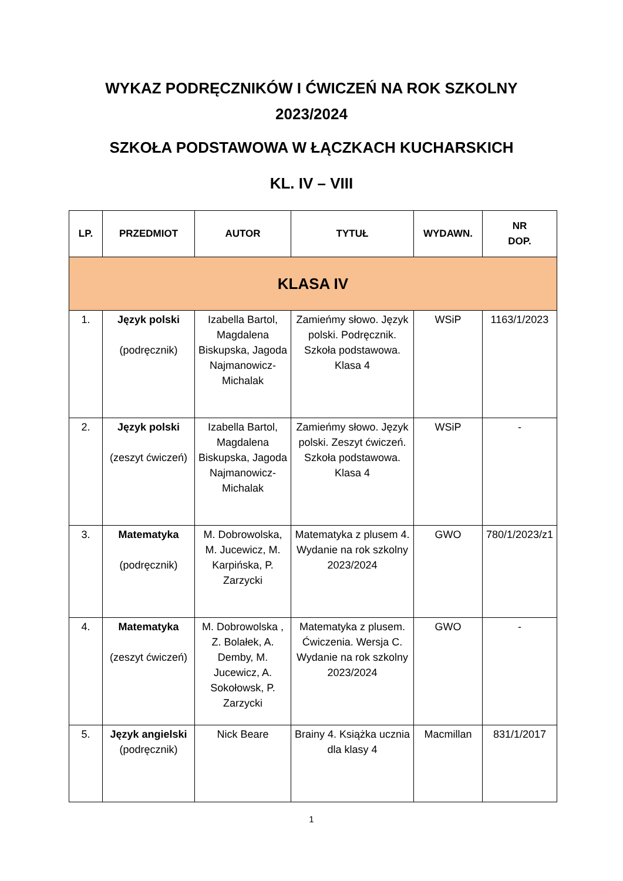WYKAZ PODRĘCZNIKÓW I ĆWICZEŃ NA ROK SZKOLNY
2023/2024
SZKOŁA PODSTAWOWA W ŁĄCZKACH KUCHARSKICH
KL. IV – VIII
| LP. | PRZEDMIOT | AUTOR | TYTUŁ | WYDAWN. | NR DOP. |
| --- | --- | --- | --- | --- | --- |
| KLASA IV | | | | | |
| 1. | Język polski (podręcznik) | Izabella Bartol, Magdalena Biskupska, Jagoda Najmanowicz-Michalak | Zamieńmy słowo. Język polski. Podręcznik. Szkoła podstawowa. Klasa 4 | WSiP | 1163/1/2023 |
| 2. | Język polski (zeszyt ćwiczeń) | Izabella Bartol, Magdalena Biskupska, Jagoda Najmanowicz-Michalak | Zamieńmy słowo. Język polski. Zeszyt ćwiczeń. Szkoła podstawowa. Klasa 4 | WSiP | - |
| 3. | Matematyka (podręcznik) | M. Dobrowolska, M. Jucewicz, M. Karpińska, P. Zarzycki | Matematyka z plusem 4. Wydanie na rok szkolny 2023/2024 | GWO | 780/1/2023/z1 |
| 4. | Matematyka (zeszyt ćwiczeń) | M. Dobrowolska , Z. Bolałek, A. Demby, M. Jucewicz, A. Sokołowsk, P. Zarzycki | Matematyka z plusem. Ćwiczenia. Wersja C. Wydanie na rok szkolny 2023/2024 | GWO | - |
| 5. | Język angielski (podręcznik) | Nick Beare | Brainy 4. Książka ucznia dla klasy 4 | Macmillan | 831/1/2017 |
1